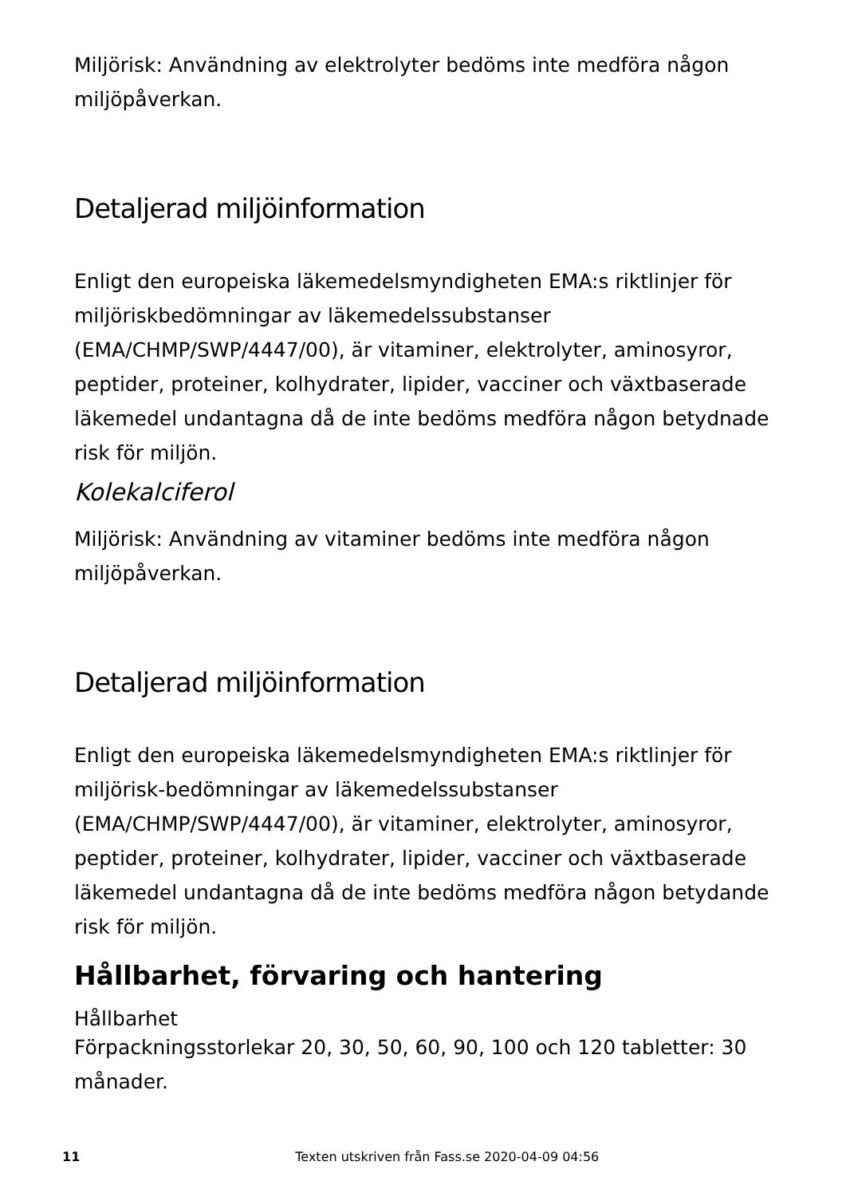Miljörisk: Användning av elektrolyter bedöms inte medföra någon miljöpåverkan.
Detaljerad miljöinformation
Enligt den europeiska läkemedelsmyndigheten EMA:s riktlinjer för miljöriskbedömningar av läkemedelssubstanser (EMA/CHMP/SWP/4447/00), är vitaminer, elektrolyter, aminosyror, peptider, proteiner, kolhydrater, lipider, vacciner och växtbaserade läkemedel undantagna då de inte bedöms medföra någon betydnade risk för miljön.
Kolekalciferol
Miljörisk: Användning av vitaminer bedöms inte medföra någon miljöpåverkan.
Detaljerad miljöinformation
Enligt den europeiska läkemedelsmyndigheten EMA:s riktlinjer för miljörisk-bedömningar av läkemedelssubstanser (EMA/CHMP/SWP/4447/00), är vitaminer, elektrolyter, aminosyror, peptider, proteiner, kolhydrater, lipider, vacciner och växtbaserade läkemedel undantagna då de inte bedöms medföra någon betydande risk för miljön.
Hållbarhet, förvaring och hantering
Hållbarhet
Förpackningsstorlekar 20, 30, 50, 60, 90, 100 och 120 tabletter: 30 månader.
11 Texten utskriven från Fass.se 2020-04-09 04:56